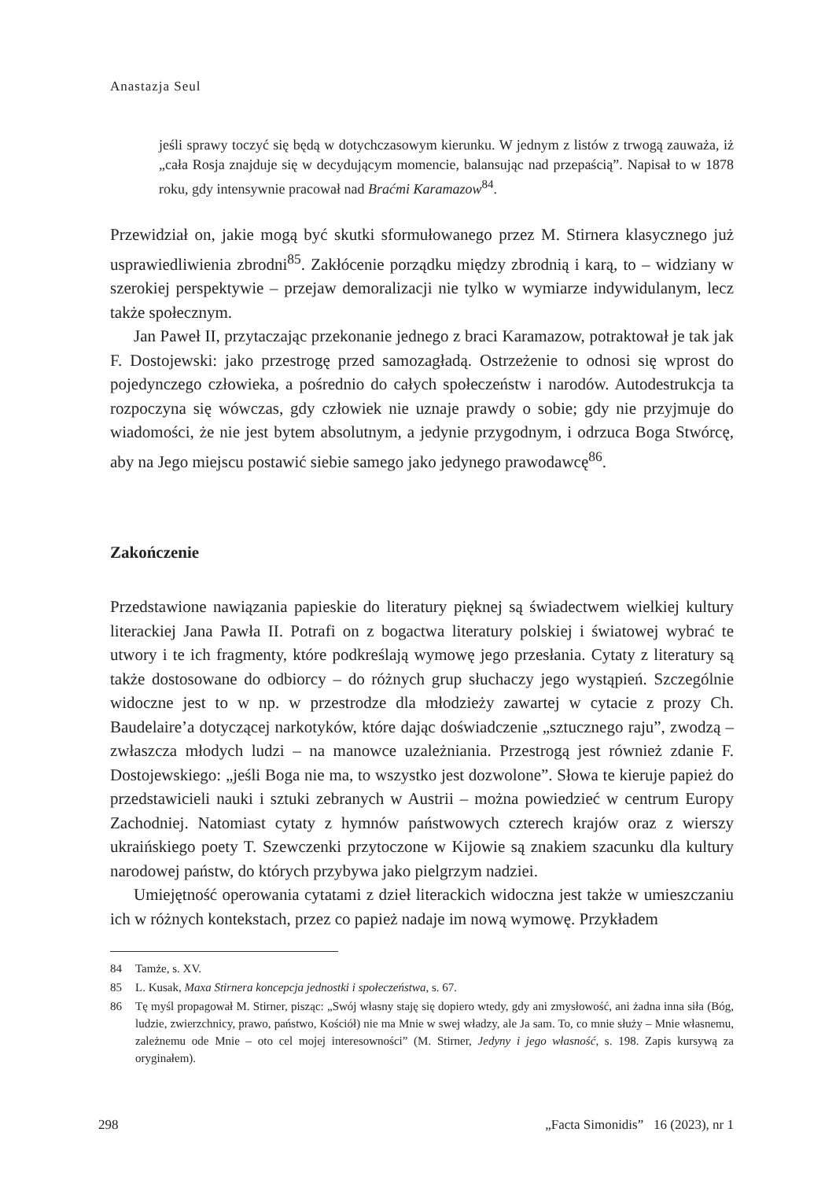Anastazja Seul
jeśli sprawy toczyć się będą w dotychczasowym kierunku. W jednym z listów z trwogą zauważa, iż „cała Rosja znajduje się w decydującym momencie, balansując nad przepaścią”. Napisał to w 1878 roku, gdy intensywnie pracował nad Braćmi Karamazow<sup>84</sup>.
Przewidział on, jakie mogą być skutki sformułowanego przez M. Stirnera klasycznego już usprawiedliwienia zbrodni<sup>85</sup>. Zakłócenie porządku między zbrodnią i karą, to – widziany w szerokiej perspektywie – przejaw demoralizacji nie tylko w wymiarze indywidulanym, lecz także społecznym.
Jan Paweł II, przytaczając przekonanie jednego z braci Karamazow, potraktował je tak jak F. Dostojewski: jako przestrogę przed samozagładą. Ostrzeżenie to odnosi się wprost do pojedynczego człowieka, a pośrednio do całych społeczeństw i narodów. Autodestrukcja ta rozpoczyna się wówczas, gdy człowiek nie uznaje prawdy o sobie; gdy nie przyjmuje do wiadomości, że nie jest bytem absolutnym, a jedynie przygodnym, i odrzuca Boga Stwórcę, aby na Jego miejscu postawić siebie samego jako jedynego prawodawcę<sup>86</sup>.
Zakończenie
Przedstawione nawiązania papieskie do literatury pięknej są świadectwem wielkiej kultury literackiej Jana Pawła II. Potrafi on z bogactwa literatury polskiej i światowej wybrać te utwory i te ich fragmenty, które podkreślają wymowę jego przesłania. Cytaty z literatury są także dostosowane do odbiorcy – do różnych grup słuchaczy jego wystąpień. Szczególnie widoczne jest to w np. w przestrodze dla młodzieży zawartej w cytacie z prozy Ch. Baudelaire’a dotyczącej narkotyków, które dając doświadczenie „sztucznego raju”, zwodzą – zwłaszcza młodych ludzi – na manowce uzależniania. Przestrogą jest również zdanie F. Dostojewskiego: „jeśli Boga nie ma, to wszystko jest dozwolone”. Słowa te kieruje papież do przedstawicieli nauki i sztuki zebranych w Austrii – można powiedzieć w centrum Europy Zachodniej. Natomiast cytaty z hymnów państwowych czterech krajów oraz z wierszy ukraińskiego poety T. Szewczenki przytoczone w Kijowie są znakiem szacunku dla kultury narodowej państw, do których przybywa jako pielgrzym nadziei.
Umiejętność operowania cytatami z dzieł literackich widoczna jest także w umieszczaniu ich w różnych kontekstach, przez co papież nadaje im nową wymowę. Przykładem
84 Tamże, s. XV.
85 L. Kusak, Maxa Stirnera koncepcja jednostki i społeczeństwa, s. 67.
86 Tę myśl propagował M. Stirner, pisząc: „Swój własny staję się dopiero wtedy, gdy ani zmysłowość, ani żadna inna siła (Bóg, ludzie, zwierzchnicy, prawo, państwo, Kościół) nie ma Mnie w swej władzy, ale Ja sam. To, co mnie służy – Mnie własnemu, zależnemu ode Mnie – oto cel mojej interesowności” (M. Stirner, Jedyny i jego własność, s. 198. Zapis kursywą za oryginałem).
298 „Facta Simonidis” 16 (2023), nr 1